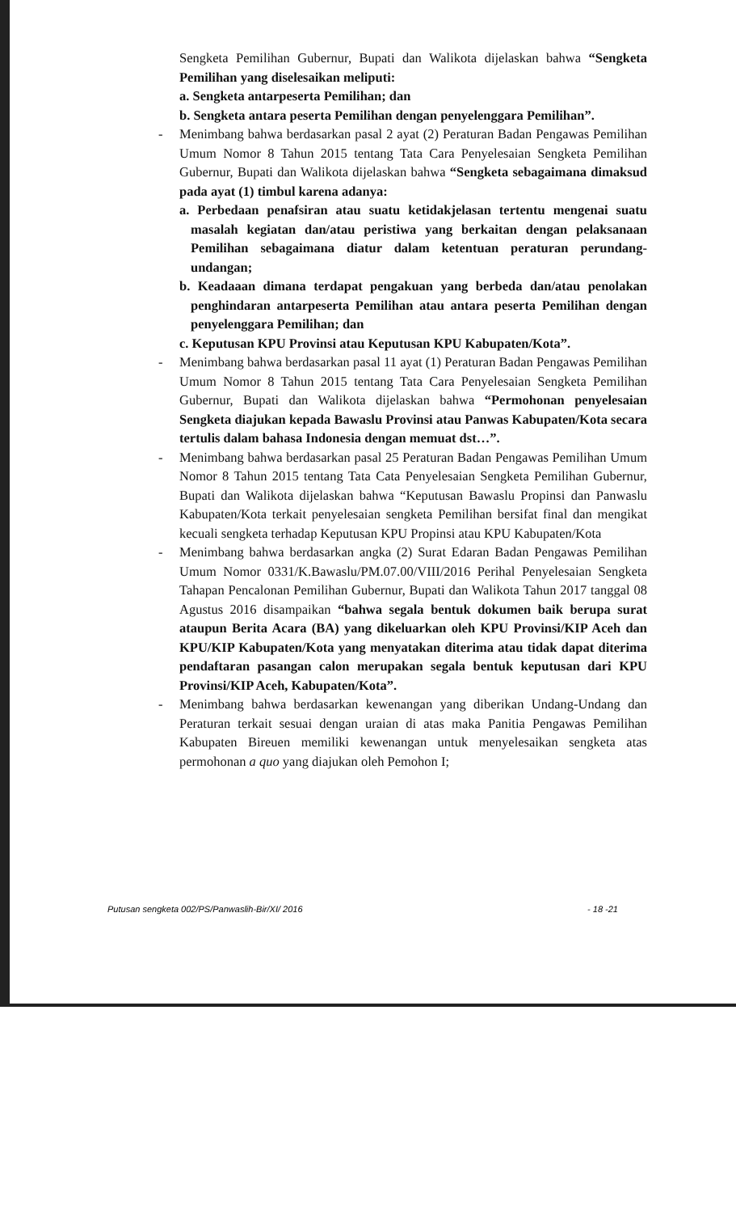Sengketa Pemilihan Gubernur, Bupati dan Walikota dijelaskan bahwa “Sengketa Pemilihan yang diselesaikan meliputi:
a. Sengketa antarpeserta Pemilihan; dan
b. Sengketa antara peserta Pemilihan dengan penyelenggara Pemilihan”.
- Menimbang bahwa berdasarkan pasal 2 ayat (2) Peraturan Badan Pengawas Pemilihan Umum Nomor 8 Tahun 2015 tentang Tata Cara Penyelesaian Sengketa Pemilihan Gubernur, Bupati dan Walikota dijelaskan bahwa “Sengketa sebagaimana dimaksud pada ayat (1) timbul karena adanya:
a. Perbedaan penafsiran atau suatu ketidakjelasan tertentu mengenai suatu masalah kegiatan dan/atau peristiwa yang berkaitan dengan pelaksanaan Pemilihan sebagaimana diatur dalam ketentuan peraturan perundang-undangan;
b. Keadaaan dimana terdapat pengakuan yang berbeda dan/atau penolakan penghindaran antarpeserta Pemilihan atau antara peserta Pemilihan dengan penyelenggara Pemilihan; dan
c. Keputusan KPU Provinsi atau Keputusan KPU Kabupaten/Kota”.
- Menimbang bahwa berdasarkan pasal 11 ayat (1) Peraturan Badan Pengawas Pemilihan Umum Nomor 8 Tahun 2015 tentang Tata Cara Penyelesaian Sengketa Pemilihan Gubernur, Bupati dan Walikota dijelaskan bahwa “Permohonan penyelesaian Sengketa diajukan kepada Bawaslu Provinsi atau Panwas Kabupaten/Kota secara tertulis dalam bahasa Indonesia dengan memuat dst…”.
- Menimbang bahwa berdasarkan pasal 25 Peraturan Badan Pengawas Pemilihan Umum Nomor 8 Tahun 2015 tentang Tata Cata Penyelesaian Sengketa Pemilihan Gubernur, Bupati dan Walikota dijelaskan bahwa “Keputusan Bawaslu Propinsi dan Panwaslu Kabupaten/Kota terkait penyelesaian sengketa Pemilihan bersifat final dan mengikat kecuali sengketa terhadap Keputusan KPU Propinsi atau KPU Kabupaten/Kota
- Menimbang bahwa berdasarkan angka (2) Surat Edaran Badan Pengawas Pemilihan Umum Nomor 0331/K.Bawaslu/PM.07.00/VIII/2016 Perihal Penyelesaian Sengketa Tahapan Pencalonan Pemilihan Gubernur, Bupati dan Walikota Tahun 2017 tanggal 08 Agustus 2016 disampaikan “bahwa segala bentuk dokumen baik berupa surat ataupun Berita Acara (BA) yang dikeluarkan oleh KPU Provinsi/KIP Aceh dan KPU/KIP Kabupaten/Kota yang menyatakan diterima atau tidak dapat diterima pendaftaran pasangan calon merupakan segala bentuk keputusan dari KPU Provinsi/KIP Aceh, Kabupaten/Kota”.
- Menimbang bahwa berdasarkan kewenangan yang diberikan Undang-Undang dan Peraturan terkait sesuai dengan uraian di atas maka Panitia Pengawas Pemilihan Kabupaten Bireuen memiliki kewenangan untuk menyelesaikan sengketa atas permohonan a quo yang diajukan oleh Pemohon I;
Putusan sengketa 002/PS/Panwaslih-Bir/XI/ 2016 - 18 -21